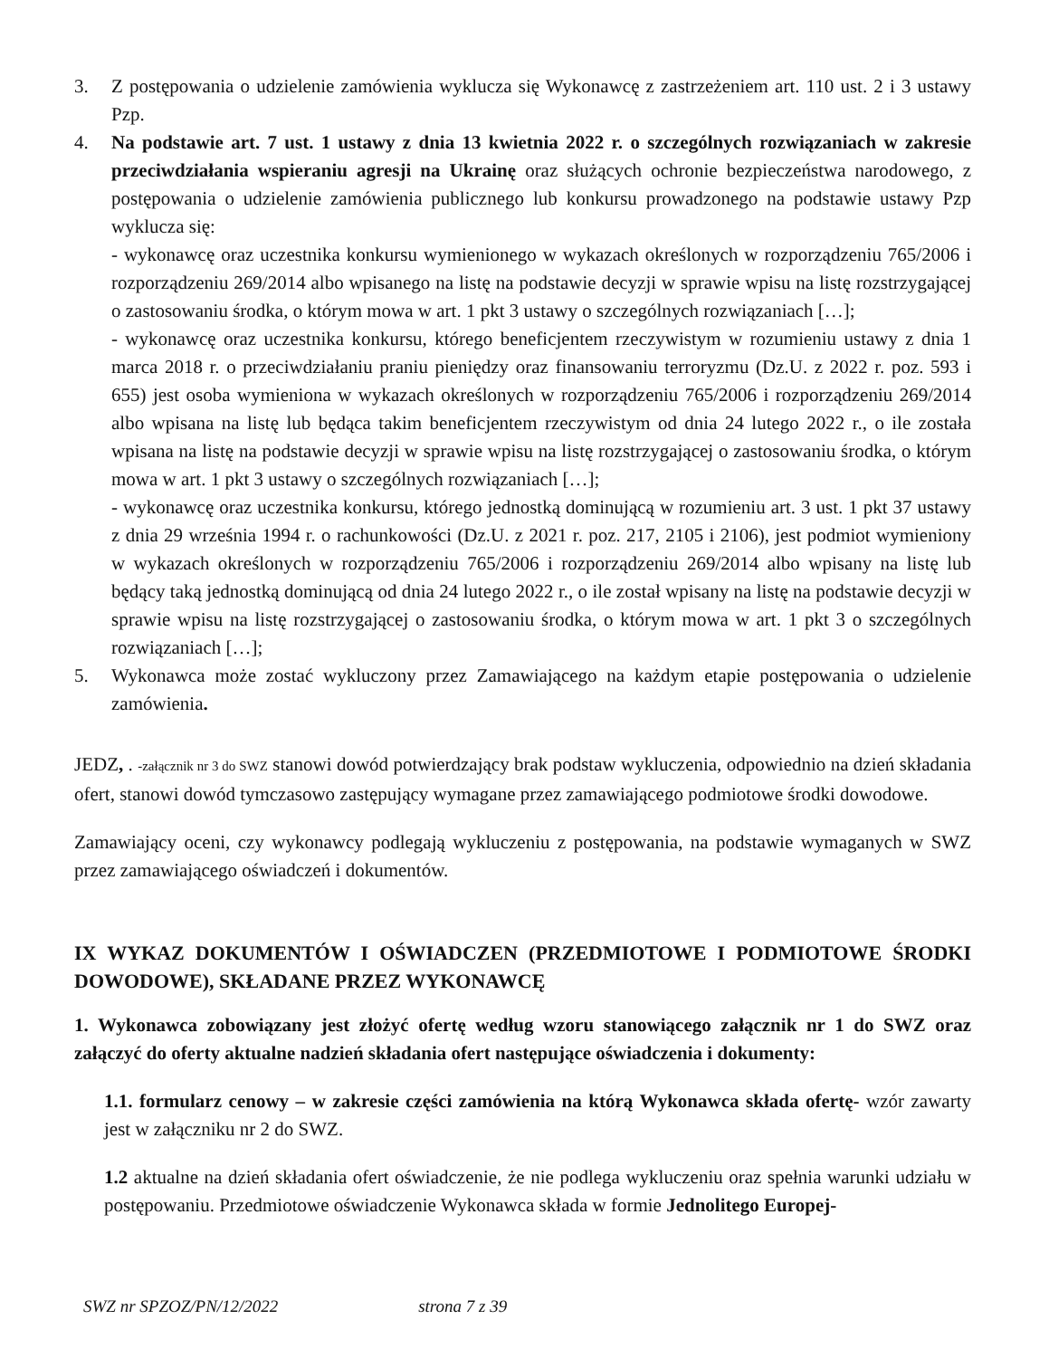3. Z postępowania o udzielenie zamówienia wyklucza się Wykonawcę z zastrzeżeniem art. 110 ust. 2 i 3 ustawy Pzp.
4. Na podstawie art. 7 ust. 1 ustawy z dnia 13 kwietnia 2022 r. o szczególnych rozwiązaniach w zakresie przeciwdziałania wspieraniu agresji na Ukrainę oraz służących ochronie bezpieczeństwa narodowego, z postępowania o udzielenie zamówienia publicznego lub konkursu prowadzonego na podstawie ustawy Pzp wyklucza się:
- wykonawcę oraz uczestnika konkursu wymienionego w wykazach określonych w rozporządzeniu 765/2006 i rozporządzeniu 269/2014 albo wpisanego na listę na podstawie decyzji w sprawie wpisu na listę rozstrzygającej o zastosowaniu środka, o którym mowa w art. 1 pkt 3 ustawy o szczególnych rozwiązaniach […];
- wykonawcę oraz uczestnika konkursu, którego beneficjentem rzeczywistym w rozumieniu ustawy z dnia 1 marca 2018 r. o przeciwdziałaniu praniu pieniędzy oraz finansowaniu terroryzmu (Dz.U. z 2022 r. poz. 593 i 655) jest osoba wymieniona w wykazach określonych w rozporządzeniu 765/2006 i rozporządzeniu 269/2014 albo wpisana na listę lub będąca takim beneficjentem rzeczywistym od dnia 24 lutego 2022 r., o ile została wpisana na listę na podstawie decyzji w sprawie wpisu na listę rozstrzygającej o zastosowaniu środka, o którym mowa w art. 1 pkt 3 ustawy o szczególnych rozwiązaniach […];
- wykonawcę oraz uczestnika konkursu, którego jednostką dominującą w rozumieniu art. 3 ust. 1 pkt 37 ustawy z dnia 29 września 1994 r. o rachunkowości (Dz.U. z 2021 r. poz. 217, 2105 i 2106), jest podmiot wymieniony w wykazach określonych w rozporządzeniu 765/2006 i rozporządzeniu 269/2014 albo wpisany na listę lub będący taką jednostką dominującą od dnia 24 lutego 2022 r., o ile został wpisany na listę na podstawie decyzji w sprawie wpisu na listę rozstrzygającej o zastosowaniu środka, o którym mowa w art. 1 pkt 3 o szczególnych rozwiązaniach […];
5. Wykonawca może zostać wykluczony przez Zamawiającego na każdym etapie postępowania o udzielenie zamówienia.
JEDZ, . -załącznik nr 3 do SWZ stanowi dowód potwierdzający brak podstaw wykluczenia, odpowiednio na dzień składania ofert, stanowi dowód tymczasowo zastępujący wymagane przez zamawiającego podmiotowe środki dowodowe.
Zamawiający oceni, czy wykonawcy podlegają wykluczeniu z postępowania, na podstawie wymaganych w SWZ przez zamawiającego oświadczeń i dokumentów.
IX WYKAZ DOKUMENTÓW I OŚWIADCZEN (PRZEDMIOTOWE I PODMIOTOWE ŚRODKI DOWODOWE), SKŁADANE PRZEZ WYKONAWCĘ
1. Wykonawca zobowiązany jest złożyć ofertę według wzoru stanowiącego załącznik nr 1 do SWZ oraz załączyć do oferty aktualne nadzień składania ofert następujące oświadczenia i dokumenty:
1.1. formularz cenowy – w zakresie części zamówienia na którą Wykonawca składa ofertę- wzór zawarty jest w załączniku nr 2 do SWZ.
1.2 aktualne na dzień składania ofert oświadczenie, że nie podlega wykluczeniu oraz spełnia warunki udziału w postępowaniu. Przedmiotowe oświadczenie Wykonawca składa w formie Jednolitego Europej-
SWZ nr SPZOZ/PN/12/2022 strona 7 z 39